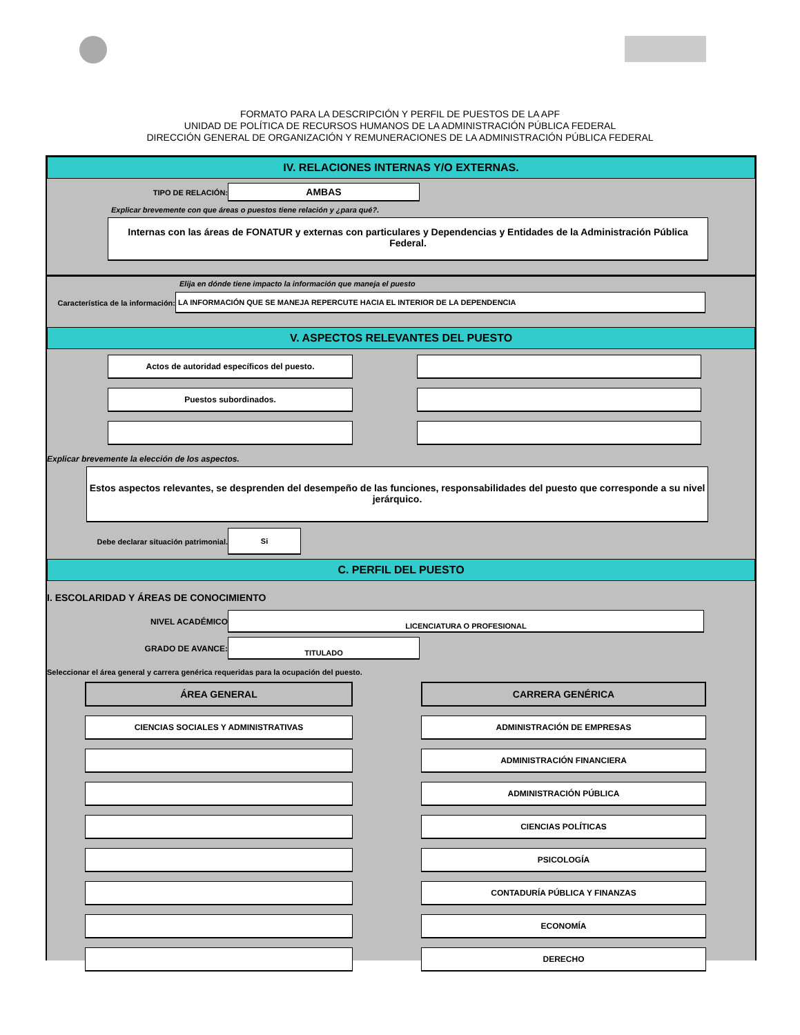FORMATO PARA LA DESCRIPCIÓN Y PERFIL DE PUESTOS DE LA APF
UNIDAD DE POLÍTICA DE RECURSOS HUMANOS DE LA ADMINISTRACIÓN PÚBLICA FEDERAL
DIRECCIÓN GENERAL DE ORGANIZACIÓN Y REMUNERACIONES DE LA ADMINISTRACIÓN PÚBLICA FEDERAL
IV. RELACIONES INTERNAS Y/O EXTERNAS.
TIPO DE RELACIÓN:
AMBAS
Explicar brevemente con que áreas o puestos tiene relación y ¿para qué?.
Internas con las áreas de FONATUR y externas con particulares y Dependencias y Entidades de la Administración Pública Federal.
Elija en dónde tiene impacto la información que maneja el puesto
Característica de la información:
LA INFORMACIÓN QUE SE MANEJA REPERCUTE HACIA EL INTERIOR DE LA DEPENDENCIA
V. ASPECTOS RELEVANTES DEL PUESTO
Actos de autoridad específicos del puesto.
Puestos subordinados.
Explicar brevemente la elección de los aspectos.
Estos aspectos relevantes, se desprenden del desempeño de las funciones, responsabilidades del puesto que corresponde a su nivel jerárquico.
Debe declarar situación patrimonial.
Si
C. PERFIL DEL PUESTO
I. ESCOLARIDAD Y ÁREAS DE CONOCIMIENTO
NIVEL ACADÉMICO
LICENCIATURA O PROFESIONAL
GRADO DE AVANCE:
TITULADO
Seleccionar el área general y carrera genérica requeridas para la ocupación del puesto.
ÁREA GENERAL
CIENCIAS SOCIALES Y ADMINISTRATIVAS
CARRERA GENÉRICA
ADMINISTRACIÓN DE EMPRESAS
ADMINISTRACIÓN FINANCIERA
ADMINISTRACIÓN PÚBLICA
CIENCIAS POLÍTICAS
PSICOLOGÍA
CONTADURÍA PÚBLICA Y FINANZAS
ECONOMÍA
DERECHO